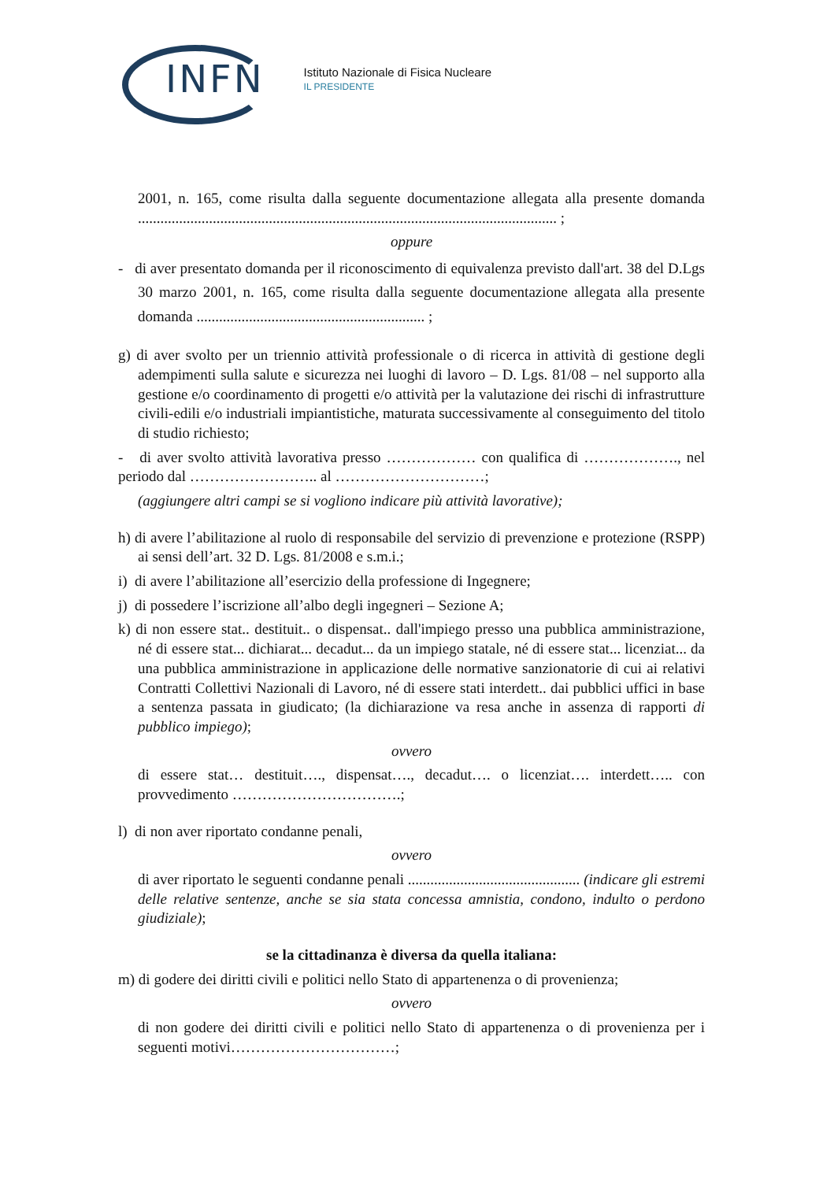INFN
Istituto Nazionale di Fisica Nucleare
IL PRESIDENTE
2001, n. 165, come risulta dalla seguente documentazione allegata alla presente domanda ................................................................................................................ ;
oppure
- di aver presentato domanda per il riconoscimento di equivalenza previsto dall'art. 38 del D.Lgs 30 marzo 2001, n. 165, come risulta dalla seguente documentazione allegata alla presente domanda ............................................................. ;
g) di aver svolto per un triennio attività professionale o di ricerca in attività di gestione degli adempimenti sulla salute e sicurezza nei luoghi di lavoro – D. Lgs. 81/08 – nel supporto alla gestione e/o coordinamento di progetti e/o attività per la valutazione dei rischi di infrastrutture civili-edili e/o industriali impiantistiche, maturata successivamente al conseguimento del titolo di studio richiesto;
- di aver svolto attività lavorativa presso ……………… con qualifica di ………………., nel periodo dal …………………….. al …………………………;
(aggiungere altri campi se si vogliono indicare più attività lavorative);
h) di avere l’abilitazione al ruolo di responsabile del servizio di prevenzione e protezione (RSPP) ai sensi dell’art. 32 D. Lgs. 81/2008 e s.m.i.;
i) di avere l’abilitazione all’esercizio della professione di Ingegnere;
j) di possedere l’iscrizione all’albo degli ingegneri – Sezione A;
k) di non essere stat.. destituit.. o dispensat.. dall'impiego presso una pubblica amministrazione, né di essere stat... dichiarat... decadut... da un impiego statale, né di essere stat... licenziat... da una pubblica amministrazione in applicazione delle normative sanzionatorie di cui ai relativi Contratti Collettivi Nazionali di Lavoro, né di essere stati interdett.. dai pubblici uffici in base a sentenza passata in giudicato; (la dichiarazione va resa anche in assenza di rapporti di pubblico impiego);
ovvero
di essere stat… destituit…., dispensat…., decadut…. o licenziat…. interdett….. con provvedimento …………………………….;
l) di non aver riportato condanne penali,
ovvero
di aver riportato le seguenti condanne penali .............................................. (indicare gli estremi delle relative sentenze, anche se sia stata concessa amnistia, condono, indulto o perdono giudiziale);
se la cittadinanza è diversa da quella italiana:
m) di godere dei diritti civili e politici nello Stato di appartenenza o di provenienza;
ovvero
di non godere dei diritti civili e politici nello Stato di appartenenza o di provenienza per i seguenti motivi……………………………;